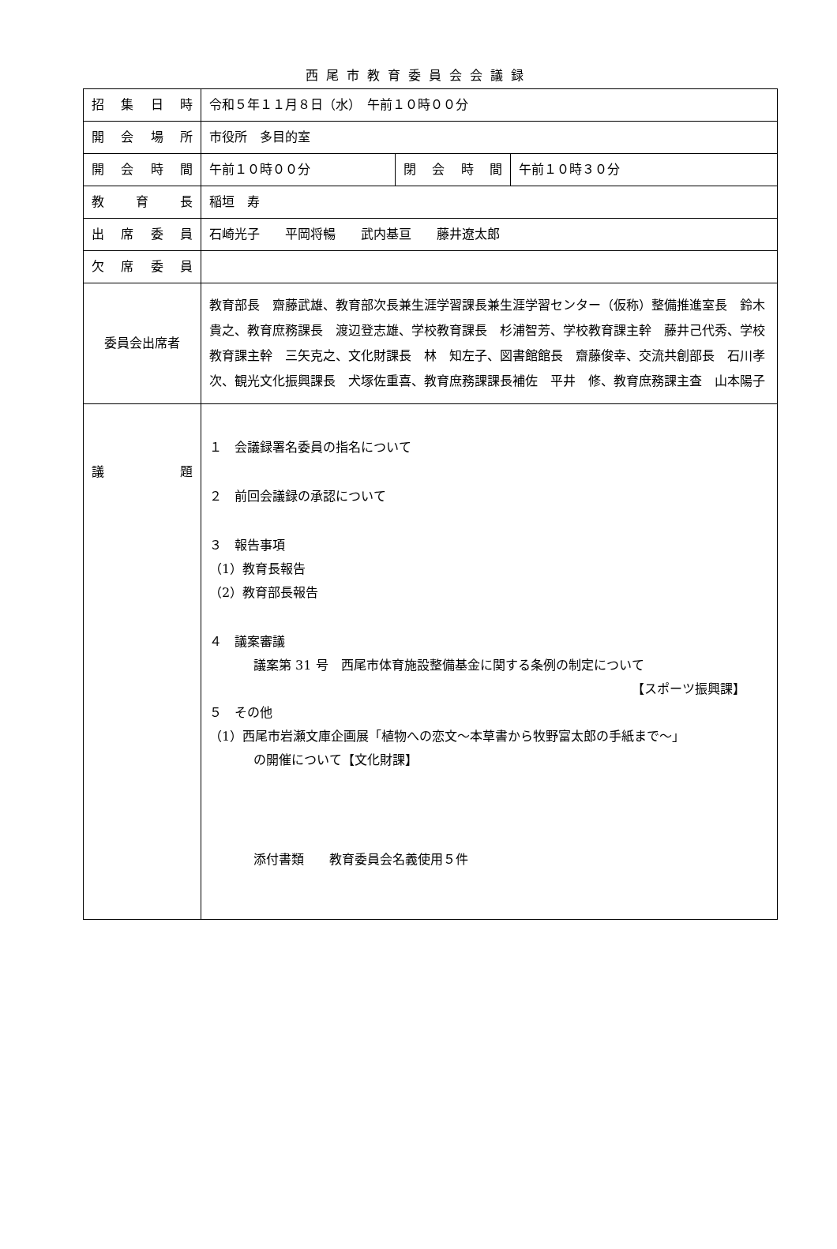西尾市教育委員会会議録
| 招 集 日 時 | 令和５年１１月８日（水） 午前１０時００分 | | |
| 開 会 場 所 | 市役所 多目的室 | | |
| 開 会 時 間 | 午前１０時００分 | 閉 会 時 間 | 午前１０時３０分 |
| 教 育 長 | 稲垣 寿 | | |
| 出 席 委 員 | 石崎光子 平岡将暢 武内基亘 藤井遼太郎 | | |
| 欠 席 委 員 | | | |
| 委員会出席者 | 教育部長 齋藤武雄、教育部次長兼生涯学習課長兼生涯学習センター（仮称）整備推進室長 鈴木貴之、教育庶務課長 渡辺登志雄、学校教育課長 杉浦智芳、学校教育課主幹 藤井己代秀、学校教育課主幹 三矢克之、文化財課長 林 知左子、図書館館長 齋藤俊幸、交流共創部長 石川孝次、観光文化振興課長 犬塚佐重喜、教育庶務課課長補佐 平井 修、教育庶務課主査 山本陽子 | | |
| 議 題 | １ 会議録署名委員の指名について ２ 前回会議録の承認について ３ 報告事項 （1）教育長報告 （2）教育部長報告 ４ 議案審議 議案第 31 号 西尾市体育施設整備基金に関する条例の制定について 【スポーツ振興課】 ５ その他 （1）西尾市岩瀬文庫企画展「植物への恋文～本草書から牧野富太郎の手紙まで～」 の開催について【文化財課】 添付書類 教育委員会名義使用５件 | | |